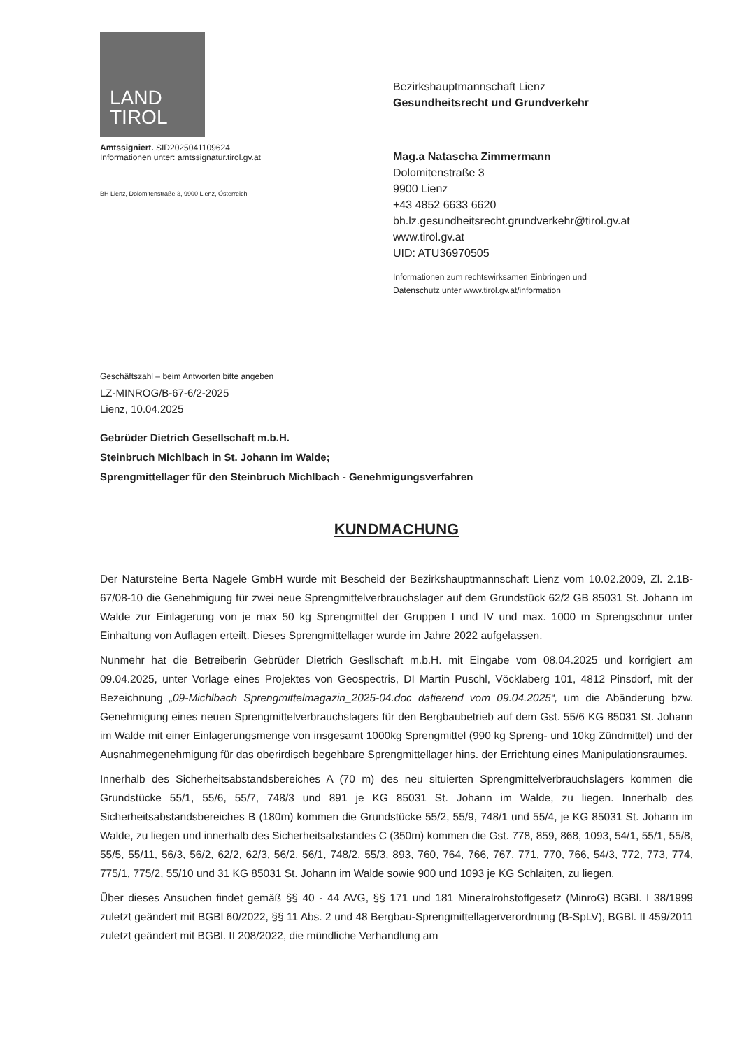LAND
TIROL
Amtssigniert. SID2025041109624
Informationen unter: amtssignatur.tirol.gv.at
BH Lienz, Dolomitenstraße 3, 9900 Lienz, Österreich
Bezirkshauptmannschaft Lienz
Gesundheitsrecht und Grundverkehr
Mag.a Natascha Zimmermann
Dolomitenstraße 3
9900 Lienz
+43 4852 6633 6620
bh.lz.gesundheitsrecht.grundverkehr@tirol.gv.at
www.tirol.gv.at
UID: ATU36970505
Informationen zum rechtswirksamen Einbringen und
Datenschutz unter www.tirol.gv.at/information
Geschäftszahl – beim Antworten bitte angeben
LZ-MINROG/B-67-6/2-2025
Lienz, 10.04.2025
Gebrüder Dietrich Gesellschaft m.b.H.
Steinbruch Michlbach in St. Johann im Walde;
Sprengmittellager für den Steinbruch Michlbach - Genehmigungsverfahren
KUNDMACHUNG
Der Natursteine Berta Nagele GmbH wurde mit Bescheid der Bezirkshauptmannschaft Lienz vom 10.02.2009, Zl. 2.1B-67/08-10 die Genehmigung für zwei neue Sprengmittelverbrauchslager auf dem Grundstück 62/2 GB 85031 St. Johann im Walde zur Einlagerung von je max 50 kg Sprengmittel der Gruppen I und IV und max. 1000 m Sprengschnur unter Einhaltung von Auflagen erteilt. Dieses Sprengmittellager wurde im Jahre 2022 aufgelassen.
Nunmehr hat die Betreiberin Gebrüder Dietrich Gesllschaft m.b.H. mit Eingabe vom 08.04.2025 und korrigiert am 09.04.2025, unter Vorlage eines Projektes von Geospectris, DI Martin Puschl, Vöcklaberg 101, 4812 Pinsdorf, mit der Bezeichnung „09-Michlbach Sprengmittelmagazin_2025-04.doc datierend vom 09.04.2025“, um die Abänderung bzw. Genehmigung eines neuen Sprengmittelverbrauchslagers für den Bergbaubetrieb auf dem Gst. 55/6 KG 85031 St. Johann im Walde mit einer Einlagerungsmenge von insgesamt 1000kg Sprengmittel (990 kg Spreng- und 10kg Zündmittel) und der Ausnahmegenehmigung für das oberirdisch begehbare Sprengmittellager hins. der Errichtung eines Manipulationsraumes.
Innerhalb des Sicherheitsabstandsbereiches A (70 m) des neu situierten Sprengmittelverbrauchslagers kommen die Grundstücke 55/1, 55/6, 55/7, 748/3 und 891 je KG 85031 St. Johann im Walde, zu liegen. Innerhalb des Sicherheitsabstandsbereiches B (180m) kommen die Grundstücke 55/2, 55/9, 748/1 und 55/4, je KG 85031 St. Johann im Walde, zu liegen und innerhalb des Sicherheitsabstandes C (350m) kommen die Gst. 778, 859, 868, 1093, 54/1, 55/1, 55/8, 55/5, 55/11, 56/3, 56/2, 62/2, 62/3, 56/2, 56/1, 748/2, 55/3, 893, 760, 764, 766, 767, 771, 770, 766, 54/3, 772, 773, 774, 775/1, 775/2, 55/10 und 31 KG 85031 St. Johann im Walde sowie 900 und 1093 je KG Schlaiten, zu liegen.
Über dieses Ansuchen findet gemäß §§ 40 - 44 AVG, §§ 171 und 181 Mineralrohstoffgesetz (MinroG) BGBl. I 38/1999 zuletzt geändert mit BGBl 60/2022, §§ 11 Abs. 2 und 48 Bergbau-Sprengmittellagerverordnung (B-SpLV), BGBl. II 459/2011 zuletzt geändert mit BGBl. II 208/2022, die mündliche Verhandlung am